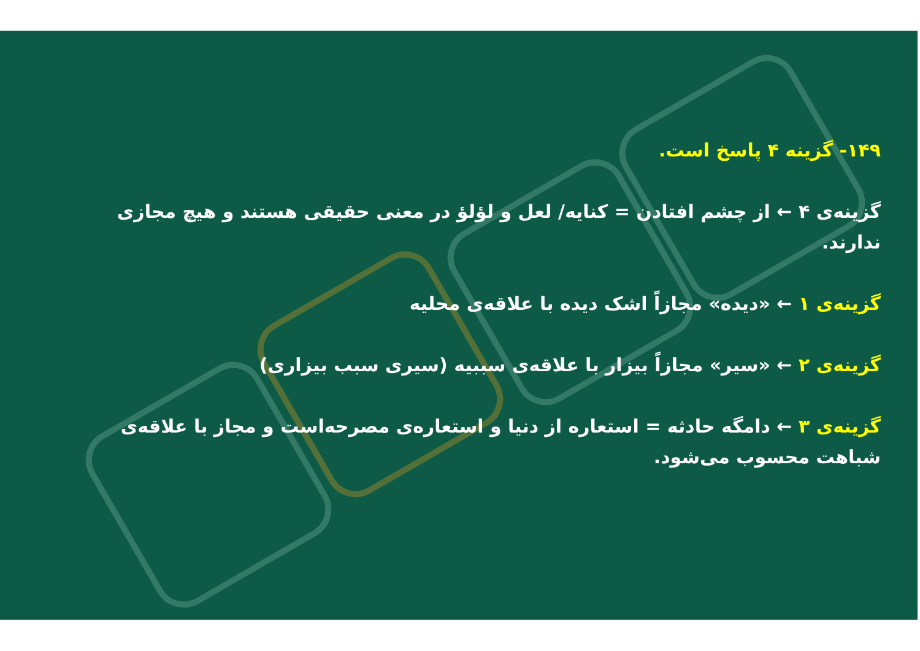۱۴۹- گزینه ۴ پاسخ است.
گزینه‌ی ۴ ← از چشم افتادن = کنایه/ لعل و لؤلؤ در معنی حقیقی هستند و هیچ مجازی ندارند.
گزینه‌ی ۱ ← «دیده» مجازاً اشک دیده با علاقه‌ی محلیه
گزینه‌ی ۲ ← «سیر» مجازاً بیزار با علاقه‌ی سببیه (سیری سبب بیزاری)
گزینه‌ی ۳ ← دامگه حادثه = استعاره از دنیا و استعاره‌ی مصرحه‌است و مجاز با علاقه‌ی شباهت محسوب می‌شود.